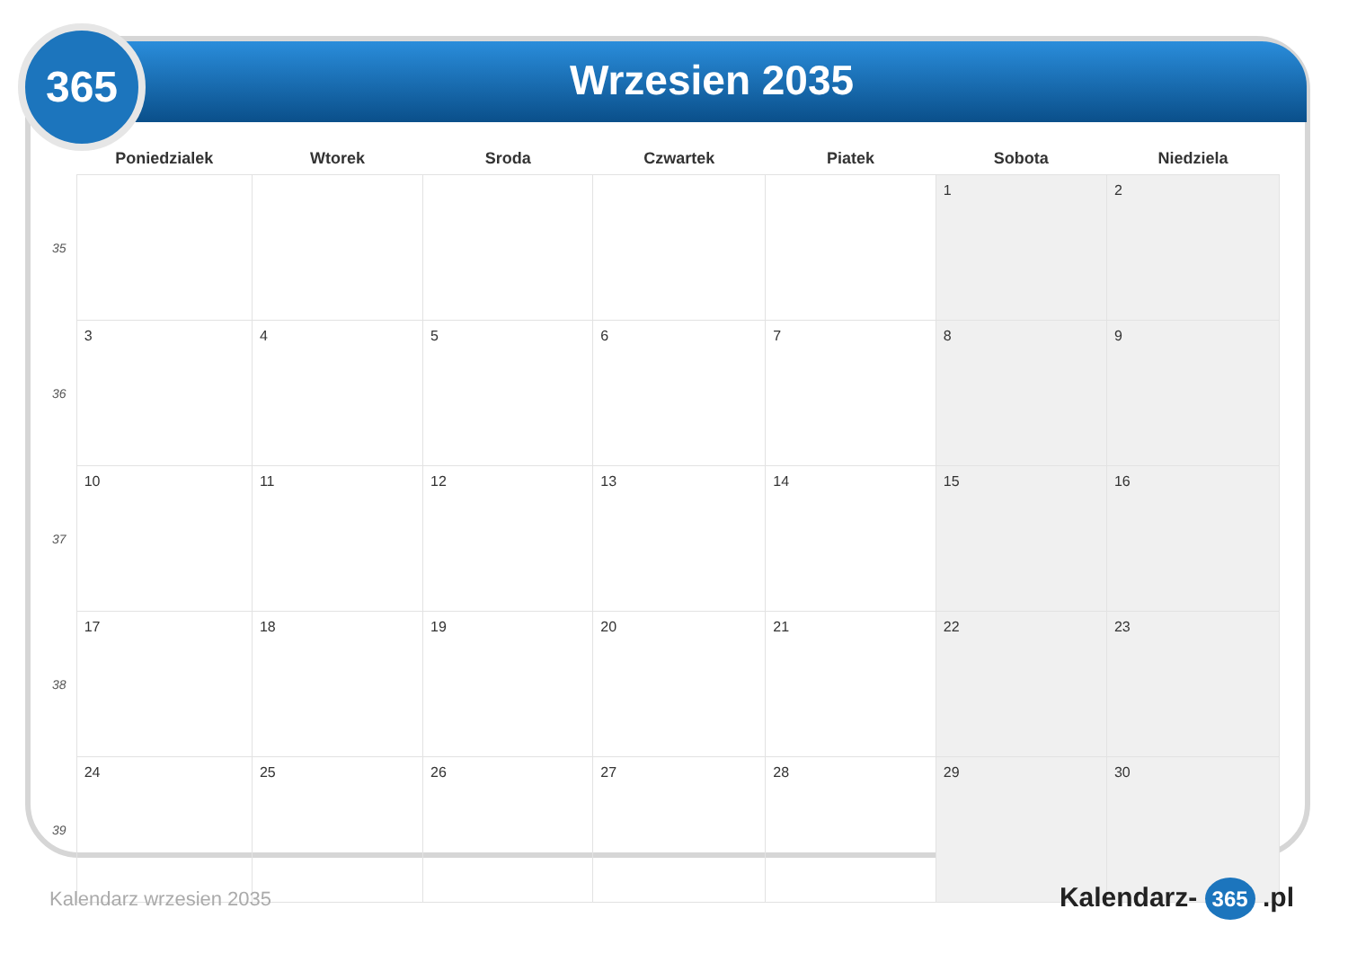365
Wrzesien 2035
| | Poniedzialek | Wtorek | Sroda | Czwartek | Piatek | Sobota | Niedziela |
| --- | --- | --- | --- | --- | --- | --- | --- |
| 35 | | | | | | 1 | 2 |
| 36 | 3 | 4 | 5 | 6 | 7 | 8 | 9 |
| 37 | 10 | 11 | 12 | 13 | 14 | 15 | 16 |
| 38 | 17 | 18 | 19 | 20 | 21 | 22 | 23 |
| 39 | 24 | 25 | 26 | 27 | 28 | 29 | 30 |
Kalendarz wrzesien 2035 Kalendarz- 365 .pl